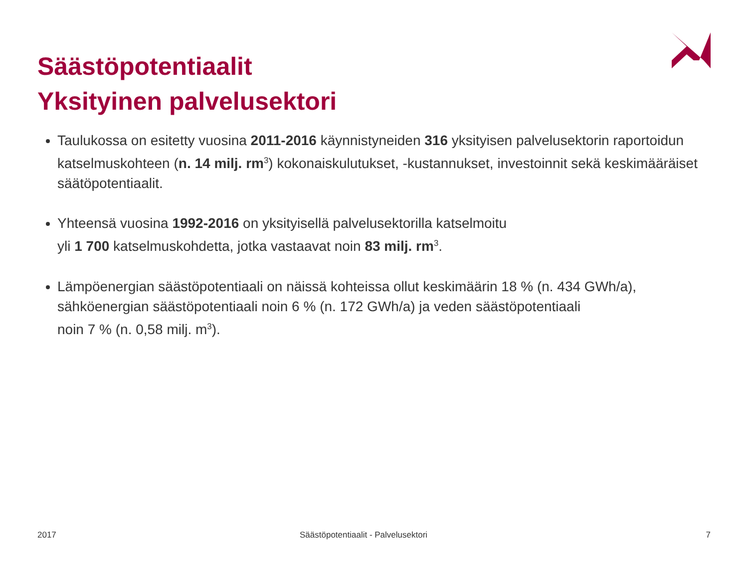Säästöpotentiaalit
Yksityinen palvelusektori
Taulukossa on esitetty vuosina 2011-2016 käynnistyneiden 316 yksityisen palvelusektorin raportoidun katselmuskohteen (n. 14 milj. rm<sup>3</sup>) kokonaiskulutukset, -kustannukset, investoinnit sekä keskimääräiset säätöpotentiaalit.
Yhteensä vuosina 1992-2016 on yksityisellä palvelusektorilla katselmoitu
yli 1 700 katselmuskohdetta, jotka vastaavat noin 83 milj. rm<sup>3</sup>.
Lämpöenergian säästöpotentiaali on näissä kohteissa ollut keskimäärin 18 % (n. 434 GWh/a), sähköenergian säästöpotentiaali noin 6 % (n. 172 GWh/a) ja veden säästöpotentiaali
noin 7 % (n. 0,58 milj. m<sup>3</sup>).
2017
Säästöpotentiaalit - Palvelusektori
7